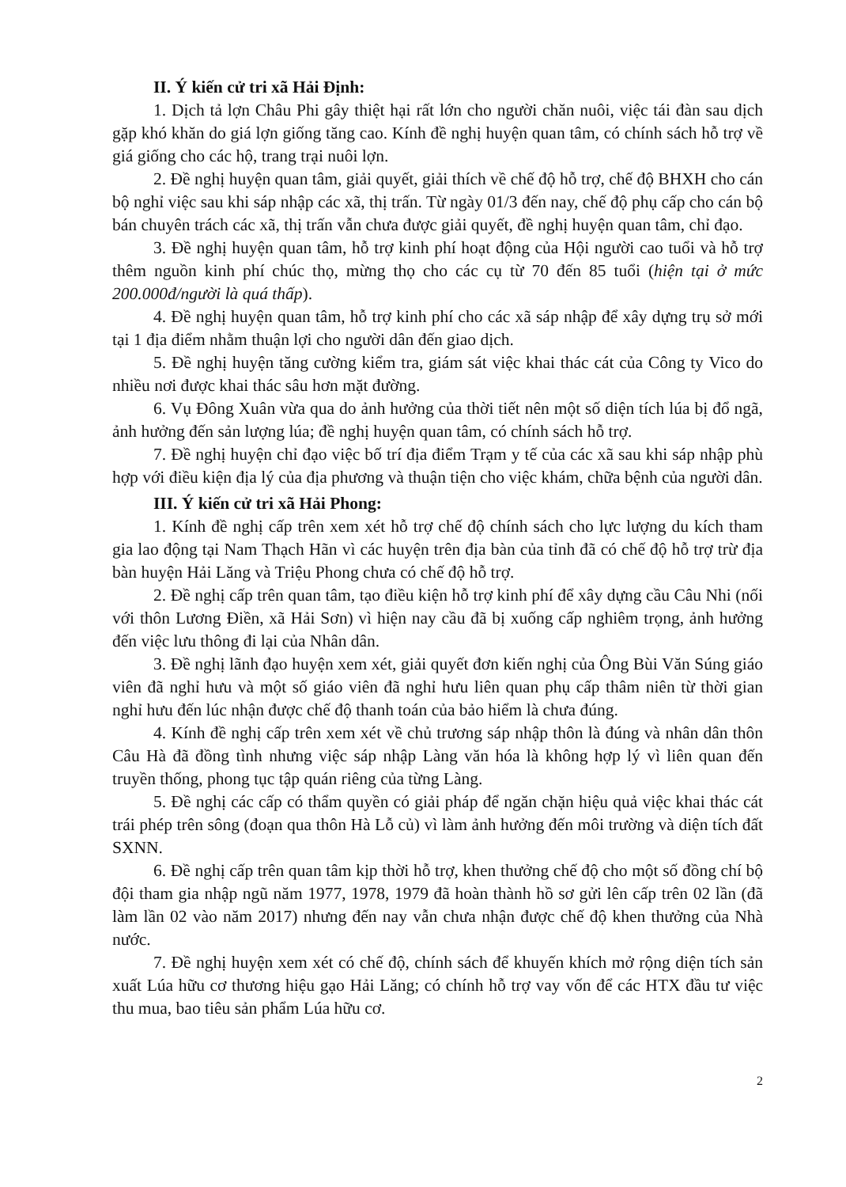II. Ý kiến cử tri xã Hải Định:
1. Dịch tả lợn Châu Phi gây thiệt hại rất lớn cho người chăn nuôi, việc tái đàn sau dịch gặp khó khăn do giá lợn giống tăng cao. Kính đề nghị huyện quan tâm, có chính sách hỗ trợ về giá giống cho các hộ, trang trại nuôi lợn.
2. Đề nghị huyện quan tâm, giải quyết, giải thích về chế độ hỗ trợ, chế độ BHXH cho cán bộ nghỉ việc sau khi sáp nhập các xã, thị trấn. Từ ngày 01/3 đến nay, chế độ phụ cấp cho cán bộ bán chuyên trách các xã, thị trấn vẫn chưa được giải quyết, đề nghị huyện quan tâm, chỉ đạo.
3. Đề nghị huyện quan tâm, hỗ trợ kinh phí hoạt động của Hội người cao tuổi và hỗ trợ thêm nguồn kinh phí chúc thọ, mừng thọ cho các cụ từ 70 đến 85 tuổi (hiện tại ở mức 200.000đ/người là quá thấp).
4. Đề nghị huyện quan tâm, hỗ trợ kinh phí cho các xã sáp nhập để xây dựng trụ sở mới tại 1 địa điểm nhằm thuận lợi cho người dân đến giao dịch.
5. Đề nghị huyện tăng cường kiểm tra, giám sát việc khai thác cát của Công ty Vico do nhiều nơi được khai thác sâu hơn mặt đường.
6. Vụ Đông Xuân vừa qua do ảnh hưởng của thời tiết nên một số diện tích lúa bị đổ ngã, ảnh hưởng đến sản lượng lúa; đề nghị huyện quan tâm, có chính sách hỗ trợ.
7. Đề nghị huyện chỉ đạo việc bố trí địa điểm Trạm y tế của các xã sau khi sáp nhập phù hợp với điều kiện địa lý của địa phương và thuận tiện cho việc khám, chữa bệnh của người dân.
III. Ý kiến cử tri xã Hải Phong:
1. Kính đề nghị cấp trên xem xét hỗ trợ chế độ chính sách cho lực lượng du kích tham gia lao động tại Nam Thạch Hãn vì các huyện trên địa bàn của tỉnh đã có chế độ hỗ trợ trừ địa bàn huyện Hải Lăng và Triệu Phong chưa có chế độ hỗ trợ.
2. Đề nghị cấp trên quan tâm, tạo điều kiện hỗ trợ kinh phí để xây dựng cầu Câu Nhi (nối với thôn Lương Điền, xã Hải Sơn) vì hiện nay cầu đã bị xuống cấp nghiêm trọng, ảnh hưởng đến việc lưu thông đi lại của Nhân dân.
3. Đề nghị lãnh đạo huyện xem xét, giải quyết đơn kiến nghị của Ông Bùi Văn Súng giáo viên đã nghỉ hưu và một số giáo viên đã nghỉ hưu liên quan phụ cấp thâm niên từ thời gian nghỉ hưu đến lúc nhận được chế độ thanh toán của bảo hiểm là chưa đúng.
4. Kính đề nghị cấp trên xem xét về chủ trương sáp nhập thôn là đúng và nhân dân thôn Câu Hà đã đồng tình nhưng việc sáp nhập Làng văn hóa là không hợp lý vì liên quan đến truyền thống, phong tục tập quán riêng của từng Làng.
5. Đề nghị các cấp có thẩm quyền có giải pháp để ngăn chặn hiệu quả việc khai thác cát trái phép trên sông (đoạn qua thôn Hà Lỗ củ) vì làm ảnh hưởng đến môi trường và diện tích đất SXNN.
6. Đề nghị cấp trên quan tâm kịp thời hỗ trợ, khen thưởng chế độ cho một số đồng chí bộ đội tham gia nhập ngũ năm 1977, 1978, 1979 đã hoàn thành hồ sơ gửi lên cấp trên 02 lần (đã làm lần 02 vào năm 2017) nhưng đến nay vẫn chưa nhận được chế độ khen thưởng của Nhà nước.
7. Đề nghị huyện xem xét có chế độ, chính sách để khuyến khích mở rộng diện tích sản xuất Lúa hữu cơ thương hiệu gạo Hải Lăng; có chính hỗ trợ vay vốn để các HTX đầu tư việc thu mua, bao tiêu sản phẩm Lúa hữu cơ.
2